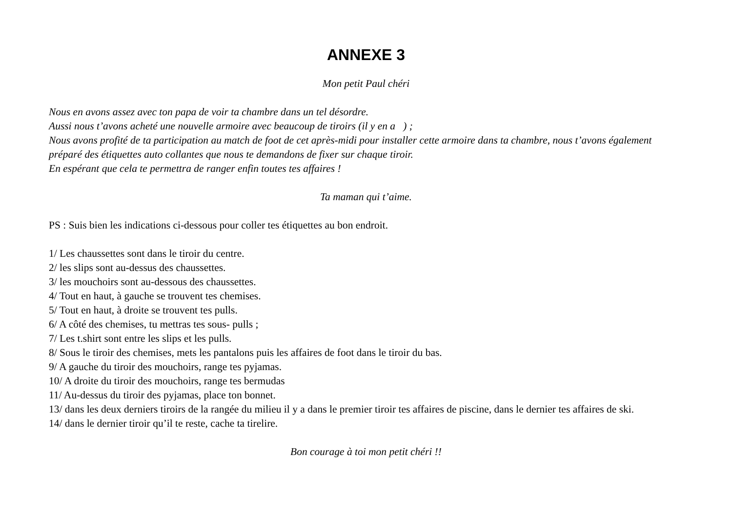ANNEXE 3
Mon petit Paul chéri
Nous en avons assez avec ton papa de voir ta chambre dans un tel désordre.
Aussi nous t’avons acheté une nouvelle armoire avec beaucoup de tiroirs (il y en a ) ;
Nous avons profité de ta participation au match de foot de cet après-midi pour installer cette armoire dans ta chambre, nous t’avons également préparé des étiquettes auto collantes que nous te demandons de fixer sur chaque tiroir.
En espérant que cela te permettra de ranger enfin toutes tes affaires !
Ta maman qui t’aime.
PS : Suis bien les indications ci-dessous pour coller tes étiquettes au bon endroit.
1/ Les chaussettes sont dans le tiroir du centre.
2/ les slips sont au-dessus des chaussettes.
3/ les mouchoirs sont au-dessous des chaussettes.
4/ Tout en haut, à gauche se trouvent tes chemises.
5/ Tout en haut, à droite se trouvent tes pulls.
6/ A côté des chemises, tu mettras tes sous- pulls ;
7/ Les t.shirt sont entre les slips et les pulls.
8/ Sous le tiroir des chemises, mets les pantalons puis les affaires de foot dans le tiroir du bas.
9/ A gauche du tiroir des mouchoirs, range tes pyjamas.
10/ A droite du tiroir des mouchoirs, range tes bermudas
11/ Au-dessus du tiroir des pyjamas, place ton bonnet.
13/ dans les deux derniers tiroirs de la rangée du milieu il y a dans le premier tiroir tes affaires de piscine, dans le dernier tes affaires de ski.
14/ dans le dernier tiroir qu’il te reste, cache ta tirelire.
Bon courage à toi mon petit chéri !!